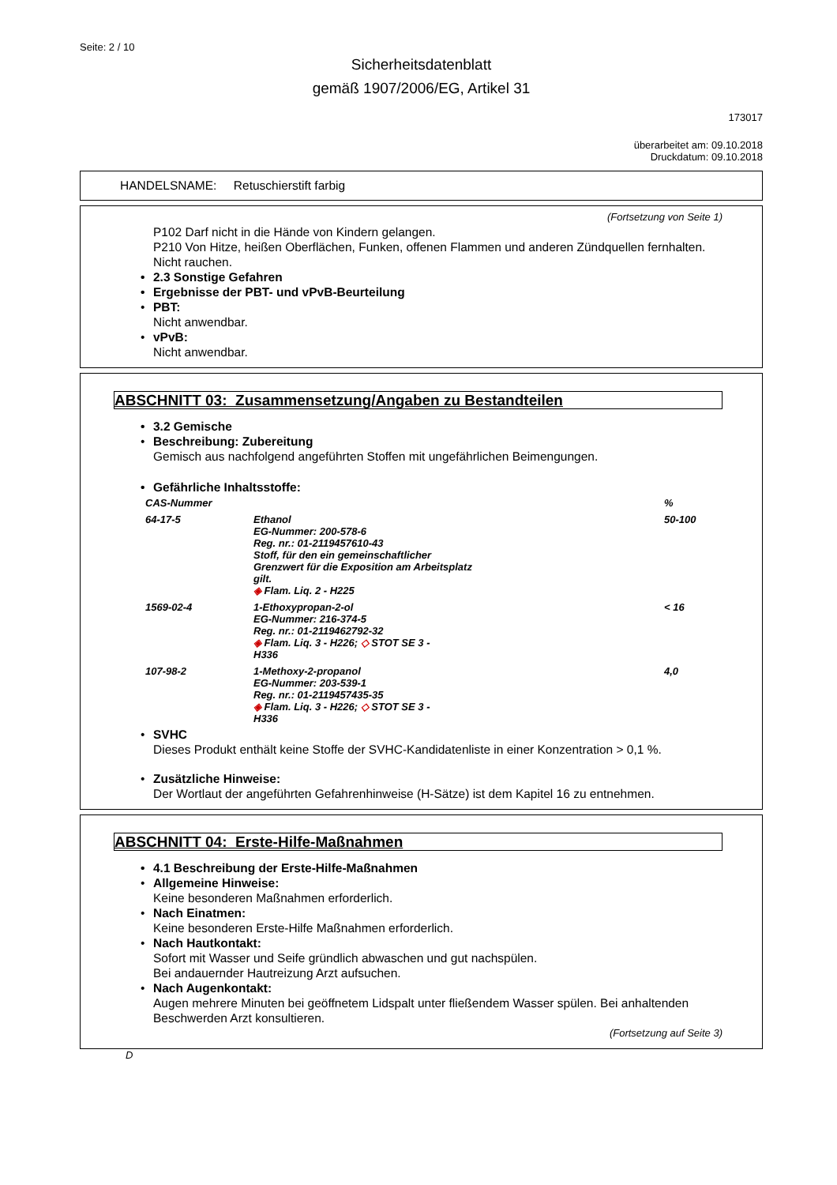Seite: 2 / 10
Sicherheitsdatenblatt
gemäß 1907/2006/EG, Artikel 31
173017
überarbeitet am: 09.10.2018
Druckdatum: 09.10.2018
HANDELSNAME: Retuschierstift farbig
(Fortsetzung von Seite 1)
P102 Darf nicht in die Hände von Kindern gelangen.
P210 Von Hitze, heißen Oberflächen, Funken, offenen Flammen und anderen Zündquellen fernhalten. Nicht rauchen.
• 2.3 Sonstige Gefahren
• Ergebnisse der PBT- und vPvB-Beurteilung
• PBT:
Nicht anwendbar.
• vPvB:
Nicht anwendbar.
ABSCHNITT 03: Zusammensetzung/Angaben zu Bestandteilen
• 3.2 Gemische
• Beschreibung: Zubereitung
Gemisch aus nachfolgend angeführten Stoffen mit ungefährlichen Beimengungen.
• Gefährliche Inhaltsstoffe:
| CAS-Nummer | | % |
| 64-17-5 | Ethanol EG-Nummer: 200-578-6 Reg. nr.: 01-2119457610-43 Stoff, für den ein gemeinschaftlicher Grenzwert für die Exposition am Arbeitsplatz gilt. ◈ Flam. Liq. 2 - H225 | 50-100 |
| 1569-02-4 | 1-Ethoxypropan-2-ol EG-Nummer: 216-374-5 Reg. nr.: 01-2119462792-32 ◈ Flam. Liq. 3 - H226; ◇ STOT SE 3 - H336 | < 16 |
| 107-98-2 | 1-Methoxy-2-propanol EG-Nummer: 203-539-1 Reg. nr.: 01-2119457435-35 ◈ Flam. Liq. 3 - H226; ◇ STOT SE 3 - H336 | 4,0 |
• SVHC
Dieses Produkt enthält keine Stoffe der SVHC-Kandidatenliste in einer Konzentration > 0,1 %.
• Zusätzliche Hinweise:
Der Wortlaut der angeführten Gefahrenhinweise (H-Sätze) ist dem Kapitel 16 zu entnehmen.
ABSCHNITT 04: Erste-Hilfe-Maßnahmen
• 4.1 Beschreibung der Erste-Hilfe-Maßnahmen
• Allgemeine Hinweise:
Keine besonderen Maßnahmen erforderlich.
• Nach Einatmen:
Keine besonderen Erste-Hilfe Maßnahmen erforderlich.
• Nach Hautkontakt:
Sofort mit Wasser und Seife gründlich abwaschen und gut nachspülen.
Bei andauernder Hautreizung Arzt aufsuchen.
• Nach Augenkontakt:
Augen mehrere Minuten bei geöffnetem Lidspalt unter fließendem Wasser spülen. Bei anhaltenden Beschwerden Arzt konsultieren.
(Fortsetzung auf Seite 3)
D